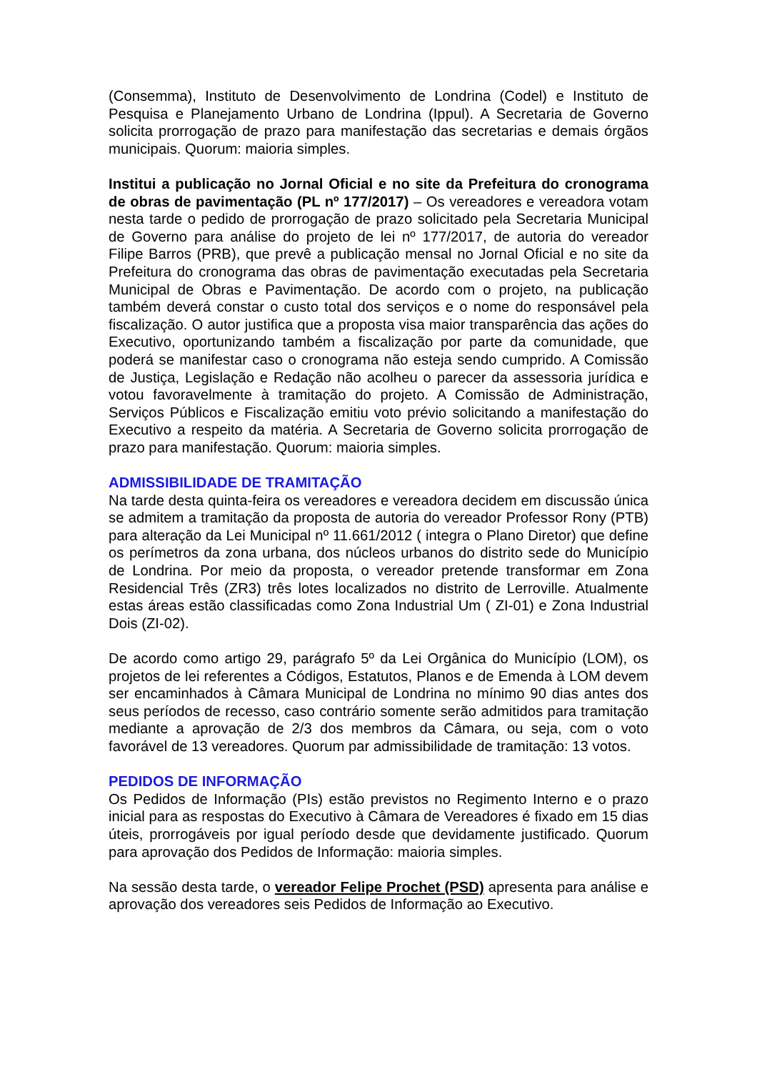(Consemma), Instituto de Desenvolvimento de Londrina (Codel) e Instituto de Pesquisa e Planejamento Urbano de Londrina (Ippul). A Secretaria de Governo solicita prorrogação de prazo para manifestação das secretarias e demais órgãos municipais. Quorum: maioria simples.
Institui a publicação no Jornal Oficial e no site da Prefeitura do cronograma de obras de pavimentação (PL nº 177/2017) – Os vereadores e vereadora votam nesta tarde o pedido de prorrogação de prazo solicitado pela Secretaria Municipal de Governo para análise do projeto de lei nº 177/2017, de autoria do vereador Filipe Barros (PRB), que prevê a publicação mensal no Jornal Oficial e no site da Prefeitura do cronograma das obras de pavimentação executadas pela Secretaria Municipal de Obras e Pavimentação. De acordo com o projeto, na publicação também deverá constar o custo total dos serviços e o nome do responsável pela fiscalização. O autor justifica que a proposta visa maior transparência das ações do Executivo, oportunizando também a fiscalização por parte da comunidade, que poderá se manifestar caso o cronograma não esteja sendo cumprido. A Comissão de Justiça, Legislação e Redação não acolheu o parecer da assessoria jurídica e votou favoravelmente à tramitação do projeto. A Comissão de Administração, Serviços Públicos e Fiscalização emitiu voto prévio solicitando a manifestação do Executivo a respeito da matéria. A Secretaria de Governo solicita prorrogação de prazo para manifestação. Quorum: maioria simples.
ADMISSIBILIDADE DE TRAMITAÇÃO
Na tarde desta quinta-feira os vereadores e vereadora decidem em discussão única se admitem a tramitação da proposta de autoria do vereador Professor Rony (PTB) para alteração da Lei Municipal nº 11.661/2012 ( integra o Plano Diretor) que define os perímetros da zona urbana, dos núcleos urbanos do distrito sede do Município de Londrina. Por meio da proposta, o vereador pretende transformar em Zona Residencial Três (ZR3) três lotes localizados no distrito de Lerroville. Atualmente estas áreas estão classificadas como Zona Industrial Um ( ZI-01) e Zona Industrial Dois (ZI-02).
De acordo como artigo 29, parágrafo 5º da Lei Orgânica do Município (LOM), os projetos de lei referentes a Códigos, Estatutos, Planos e de Emenda à LOM devem ser encaminhados à Câmara Municipal de Londrina no mínimo 90 dias antes dos seus períodos de recesso, caso contrário somente serão admitidos para tramitação mediante a aprovação de 2/3 dos membros da Câmara, ou seja, com o voto favorável de 13 vereadores. Quorum par admissibilidade de tramitação: 13 votos.
PEDIDOS DE INFORMAÇÃO
Os Pedidos de Informação (PIs) estão previstos no Regimento Interno e o prazo inicial para as respostas do Executivo à Câmara de Vereadores é fixado em 15 dias úteis, prorrogáveis por igual período desde que devidamente justificado. Quorum para aprovação dos Pedidos de Informação: maioria simples.
Na sessão desta tarde, o vereador Felipe Prochet (PSD) apresenta para análise e aprovação dos vereadores seis Pedidos de Informação ao Executivo.